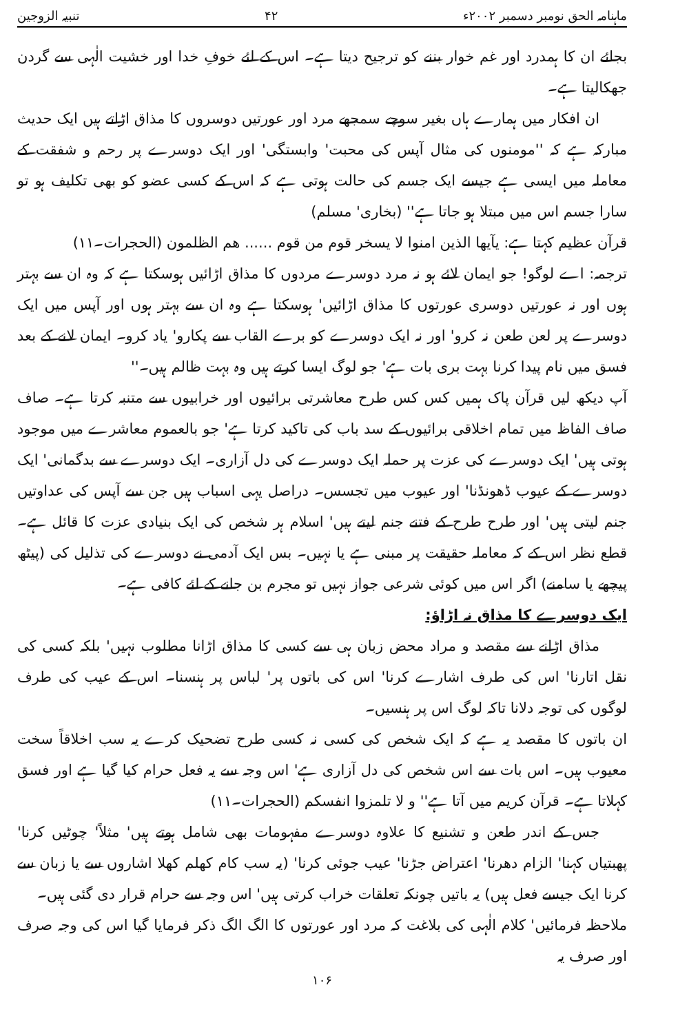ماہنامہ الحق نومبر دسمبر ۲۰۰۲ء ۴۲ تنبیہ الزوجین
بجائے ان کا ہمدرد اور غم خوار بننے کو ترجیح دیتا ہے۔ اس کے لئے خوفِ خدا اور خشیت الٰہی سے گردن جھکالیتا ہے۔
ان افکار میں ہمارے ہاں بغیر سوچے سمجھے مرد اور عورتیں دوسروں کا مذاق اڑاتے ہیں ایک حدیث مبارکہ ہے کہ ''مومنوں کی مثال آپس کی محبت' وابستگی' اور ایک دوسرے پر رحم و شفقت کے معاملہ میں ایسی ہے جیسے ایک جسم کی حالت ہوتی ہے کہ اس کے کسی عضو کو بھی تکلیف ہو تو سارا جسم اس میں مبتلا ہو جاتا ہے'' (بخاری' مسلم)
قرآن عظیم کہتا ہے: یآیھا الذین امنوا لا یسخر قوم من قوم ...... ھم الظلمون (الحجرات۔۱۱)
ترجمہ: اے لوگو! جو ایمان لائے ہو نہ مرد دوسرے مردوں کا مذاق اڑائیں ہوسکتا ہے کہ وہ ان سے بہتر ہوں اور نہ عورتیں دوسری عورتوں کا مذاق اڑائیں' ہوسکتا ہے وہ ان سے بہتر ہوں اور آپس میں ایک دوسرے پر لعن طعن نہ کرو' اور نہ ایک دوسرے کو برے القاب سے پکارو' یاد کرو۔ ایمان لانے کے بعد فسق میں نام پیدا کرنا بہت بری بات ہے' جو لوگ ایسا کرتے ہیں وہ بہت ظالم ہیں۔''
آپ دیکھ لیں قرآن پاک ہمیں کس کس طرح معاشرتی برائیوں اور خرابیوں سے متنبہ کرتا ہے۔ صاف صاف الفاظ میں تمام اخلاقی برائیوں کے سد باب کی تاکید کرتا ہے' جو بالعموم معاشرے میں موجود ہوتی ہیں' ایک دوسرے کی عزت پر حملہ ایک دوسرے کی دل آزاری۔ ایک دوسرے سے بدگمانی' ایک دوسرے کے عیوب ڈھونڈنا' اور عیوب میں تجسس۔ دراصل یہی اسباب ہیں جن سے آپس کی عداوتیں جنم لیتی ہیں' اور طرح طرح کے فتنے جنم لیتے ہیں' اسلام ہر شخص کی ایک بنیادی عزت کا قائل ہے۔ قطع نظر اس کے کہ معاملہ حقیقت پر مبنی ہے یا نہیں۔ بس ایک آدمی نے دوسرے کی تذلیل کی (پیٹھ پیچھے یا سامنے) اگر اس میں کوئی شرعی جواز نہیں تو مجرم بن جانے کے لئے کافی ہے۔
ایک دوسرے کا مذاق نہ اڑاؤ:
مذاق اڑانے سے مقصد و مراد محض زبان ہی سے کسی کا مذاق اڑانا مطلوب نہیں' بلکہ کسی کی نقل اتارنا' اس کی طرف اشارے کرنا' اس کی باتوں پر' لباس پر ہنسنا۔ اس کے عیب کی طرف لوگوں کی توجہ دلانا تاکہ لوگ اس پر ہنسیں۔
ان باتوں کا مقصد یہ ہے کہ ایک شخص کی کسی نہ کسی طرح تضحیک کرے یہ سب اخلاقاً سخت معیوب ہیں۔ اس بات سے اس شخص کی دل آزاری ہے' اس وجہ سے یہ فعل حرام کیا گیا ہے اور فسق کہلاتا ہے۔ قرآن کریم میں آتا ہے'' و لا تلمزوا انفسکم (الحجرات۔۱۱)
جس کے اندر طعن و تشنیع کا علاوہ دوسرے مفہومات بھی شامل ہوتے ہیں' مثلاً' چوٹیں کرنا' پھبتیاں کہنا' الزام دھرنا' اعتراض جڑنا' عیب جوئی کرنا' (یہ سب کام کھلم کھلا اشاروں سے یا زبان سے کرنا ایک جیسے فعل ہیں) یہ باتیں چونکہ تعلقات خراب کرتی ہیں' اس وجہ سے حرام قرار دی گئی ہیں۔
ملاحظہ فرمائیں' کلام الٰہی کی بلاغت کہ مرد اور عورتوں کا الگ الگ ذکر فرمایا گیا اس کی وجہ صرف اور صرف یہ
۱۰۶